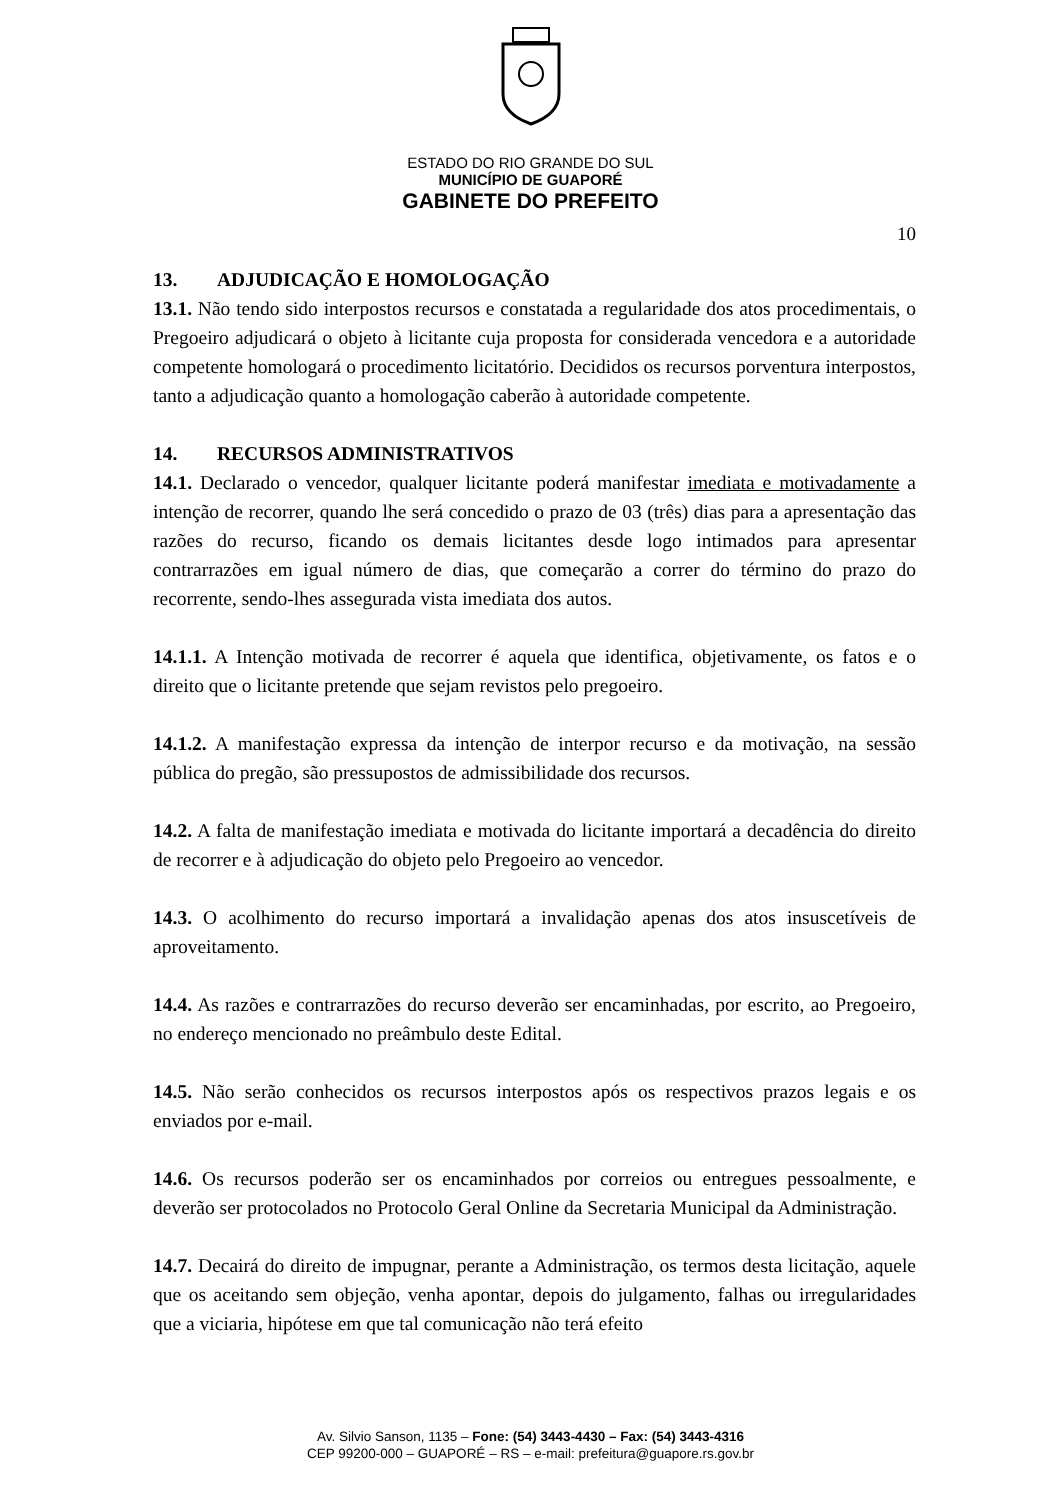ESTADO DO RIO GRANDE DO SUL
MUNICÍPIO DE GUAPORÉ
GABINETE DO PREFEITO
10
13. ADJUDICAÇÃO E HOMOLOGAÇÃO
13.1. Não tendo sido interpostos recursos e constatada a regularidade dos atos procedimentais, o Pregoeiro adjudicará o objeto à licitante cuja proposta for considerada vencedora e a autoridade competente homologará o procedimento licitatório. Decididos os recursos porventura interpostos, tanto a adjudicação quanto a homologação caberão à autoridade competente.
14. RECURSOS ADMINISTRATIVOS
14.1. Declarado o vencedor, qualquer licitante poderá manifestar imediata e motivadamente a intenção de recorrer, quando lhe será concedido o prazo de 03 (três) dias para a apresentação das razões do recurso, ficando os demais licitantes desde logo intimados para apresentar contrarrazões em igual número de dias, que começarão a correr do término do prazo do recorrente, sendo-lhes assegurada vista imediata dos autos.
14.1.1. A Intenção motivada de recorrer é aquela que identifica, objetivamente, os fatos e o direito que o licitante pretende que sejam revistos pelo pregoeiro.
14.1.2. A manifestação expressa da intenção de interpor recurso e da motivação, na sessão pública do pregão, são pressupostos de admissibilidade dos recursos.
14.2. A falta de manifestação imediata e motivada do licitante importará a decadência do direito de recorrer e à adjudicação do objeto pelo Pregoeiro ao vencedor.
14.3. O acolhimento do recurso importará a invalidação apenas dos atos insuscetíveis de aproveitamento.
14.4. As razões e contrarrazões do recurso deverão ser encaminhadas, por escrito, ao Pregoeiro, no endereço mencionado no preâmbulo deste Edital.
14.5. Não serão conhecidos os recursos interpostos após os respectivos prazos legais e os enviados por e-mail.
14.6. Os recursos poderão ser os encaminhados por correios ou entregues pessoalmente, e deverão ser protocolados no Protocolo Geral Online da Secretaria Municipal da Administração.
14.7. Decairá do direito de impugnar, perante a Administração, os termos desta licitação, aquele que os aceitando sem objeção, venha apontar, depois do julgamento, falhas ou irregularidades que a viciaria, hipótese em que tal comunicação não terá efeito
Av. Silvio Sanson, 1135 – Fone: (54) 3443-4430 – Fax: (54) 3443-4316
CEP 99200-000 – GUAPORÉ – RS – e-mail: prefeitura@guapore.rs.gov.br